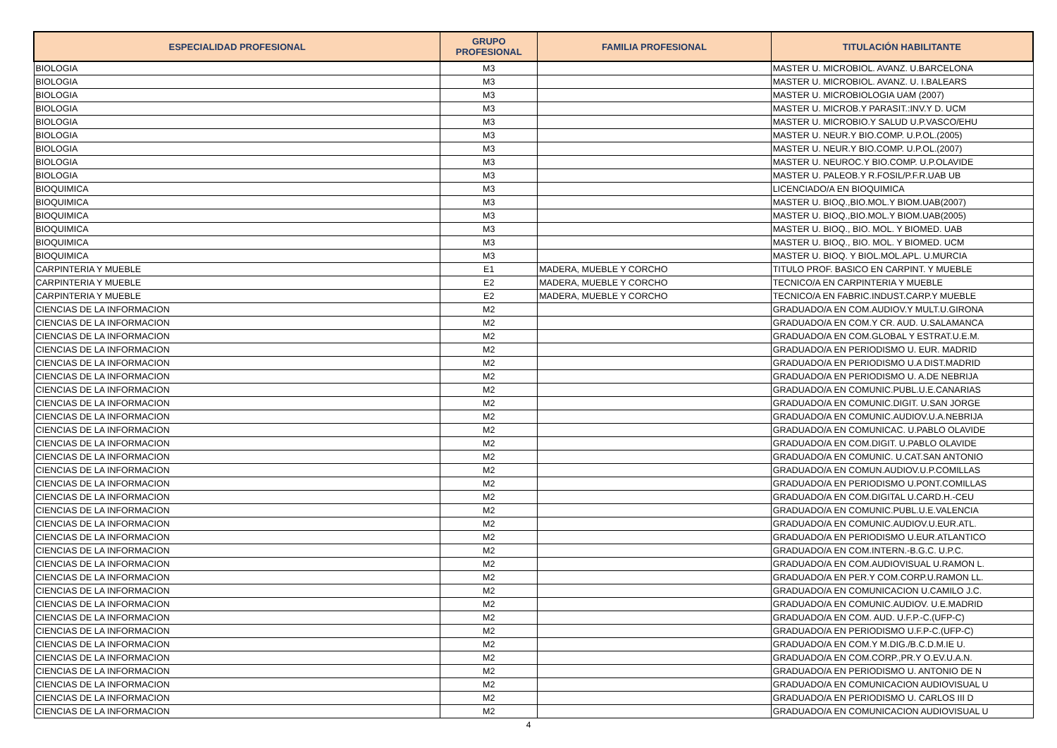| ESPECIALIDAD PROFESIONAL | GRUPO PROFESIONAL | FAMILIA PROFESIONAL | TITULACIÓN HABILITANTE |
| --- | --- | --- | --- |
| BIOLOGIA | M3 | | MASTER U. MICROBIOL. AVANZ. U.BARCELONA |
| BIOLOGIA | M3 | | MASTER U. MICROBIOL. AVANZ. U. I.BALEARS |
| BIOLOGIA | M3 | | MASTER U. MICROBIOLOGIA UAM (2007) |
| BIOLOGIA | M3 | | MASTER U. MICROB.Y PARASIT.:INV.Y D. UCM |
| BIOLOGIA | M3 | | MASTER U. MICROBIO.Y SALUD U.P.VASCO/EHU |
| BIOLOGIA | M3 | | MASTER U. NEUR.Y BIO.COMP. U.P.OL.(2005) |
| BIOLOGIA | M3 | | MASTER U. NEUR.Y BIO.COMP. U.P.OL.(2007) |
| BIOLOGIA | M3 | | MASTER U. NEUROC.Y BIO.COMP. U.P.OLAVIDE |
| BIOLOGIA | M3 | | MASTER U. PALEOB.Y R.FOSIL/P.F.R.UAB UB |
| BIOQUIMICA | M3 | | LICENCIADO/A EN BIOQUIMICA |
| BIOQUIMICA | M3 | | MASTER U. BIOQ.,BIO.MOL.Y BIOM.UAB(2007) |
| BIOQUIMICA | M3 | | MASTER U. BIOQ.,BIO.MOL.Y BIOM.UAB(2005) |
| BIOQUIMICA | M3 | | MASTER U. BIOQ., BIO. MOL. Y BIOMED. UAB |
| BIOQUIMICA | M3 | | MASTER U. BIOQ., BIO. MOL. Y BIOMED. UCM |
| BIOQUIMICA | M3 | | MASTER U. BIOQ. Y BIOL.MOL.APL. U.MURCIA |
| CARPINTERIA Y MUEBLE | E1 | MADERA, MUEBLE Y CORCHO | TITULO PROF. BASICO EN CARPINT. Y MUEBLE |
| CARPINTERIA Y MUEBLE | E2 | MADERA, MUEBLE Y CORCHO | TECNICO/A EN CARPINTERIA Y MUEBLE |
| CARPINTERIA Y MUEBLE | E2 | MADERA, MUEBLE Y CORCHO | TECNICO/A EN FABRIC.INDUST.CARP.Y MUEBLE |
| CIENCIAS DE LA INFORMACION | M2 | | GRADUADO/A EN COM.AUDIOV.Y MULT.U.GIRONA |
| CIENCIAS DE LA INFORMACION | M2 | | GRADUADO/A EN COM.Y CR. AUD. U.SALAMANCA |
| CIENCIAS DE LA INFORMACION | M2 | | GRADUADO/A EN COM.GLOBAL Y ESTRAT.U.E.M. |
| CIENCIAS DE LA INFORMACION | M2 | | GRADUADO/A EN PERIODISMO U. EUR. MADRID |
| CIENCIAS DE LA INFORMACION | M2 | | GRADUADO/A EN PERIODISMO U.A DIST.MADRID |
| CIENCIAS DE LA INFORMACION | M2 | | GRADUADO/A EN PERIODISMO U. A.DE NEBRIJA |
| CIENCIAS DE LA INFORMACION | M2 | | GRADUADO/A EN COMUNIC.PUBL.U.E.CANARIAS |
| CIENCIAS DE LA INFORMACION | M2 | | GRADUADO/A EN COMUNIC.DIGIT. U.SAN JORGE |
| CIENCIAS DE LA INFORMACION | M2 | | GRADUADO/A EN COMUNIC.AUDIOV.U.A.NEBRIJA |
| CIENCIAS DE LA INFORMACION | M2 | | GRADUADO/A EN COMUNICAC. U.PABLO OLAVIDE |
| CIENCIAS DE LA INFORMACION | M2 | | GRADUADO/A EN COM.DIGIT. U.PABLO OLAVIDE |
| CIENCIAS DE LA INFORMACION | M2 | | GRADUADO/A EN COMUNIC. U.CAT.SAN ANTONIO |
| CIENCIAS DE LA INFORMACION | M2 | | GRADUADO/A EN COMUN.AUDIOV.U.P.COMILLAS |
| CIENCIAS DE LA INFORMACION | M2 | | GRADUADO/A EN PERIODISMO U.PONT.COMILLAS |
| CIENCIAS DE LA INFORMACION | M2 | | GRADUADO/A EN COM.DIGITAL U.CARD.H.-CEU |
| CIENCIAS DE LA INFORMACION | M2 | | GRADUADO/A EN COMUNIC.PUBL.U.E.VALENCIA |
| CIENCIAS DE LA INFORMACION | M2 | | GRADUADO/A EN COMUNIC.AUDIOV.U.EUR.ATL. |
| CIENCIAS DE LA INFORMACION | M2 | | GRADUADO/A EN PERIODISMO U.EUR.ATLANTICO |
| CIENCIAS DE LA INFORMACION | M2 | | GRADUADO/A EN COM.INTERN.-B.G.C. U.P.C. |
| CIENCIAS DE LA INFORMACION | M2 | | GRADUADO/A EN COM.AUDIOVISUAL U.RAMON L. |
| CIENCIAS DE LA INFORMACION | M2 | | GRADUADO/A EN PER.Y COM.CORP.U.RAMON LL. |
| CIENCIAS DE LA INFORMACION | M2 | | GRADUADO/A EN COMUNICACION U.CAMILO J.C. |
| CIENCIAS DE LA INFORMACION | M2 | | GRADUADO/A EN COMUNIC.AUDIOV. U.E.MADRID |
| CIENCIAS DE LA INFORMACION | M2 | | GRADUADO/A EN COM. AUD. U.F.P.-C.(UFP-C) |
| CIENCIAS DE LA INFORMACION | M2 | | GRADUADO/A EN PERIODISMO U.F.P-C.(UFP-C) |
| CIENCIAS DE LA INFORMACION | M2 | | GRADUADO/A EN COM.Y M.DIG./B.C.D.M.IE U. |
| CIENCIAS DE LA INFORMACION | M2 | | GRADUADO/A EN COM.CORP.,PR.Y O.EV.U.A.N. |
| CIENCIAS DE LA INFORMACION | M2 | | GRADUADO/A EN PERIODISMO U. ANTONIO DE N |
| CIENCIAS DE LA INFORMACION | M2 | | GRADUADO/A EN COMUNICACION AUDIOVISUAL U |
| CIENCIAS DE LA INFORMACION | M2 | | GRADUADO/A EN PERIODISMO U. CARLOS III D |
| CIENCIAS DE LA INFORMACION | M2 | | GRADUADO/A EN COMUNICACION AUDIOVISUAL U |
4